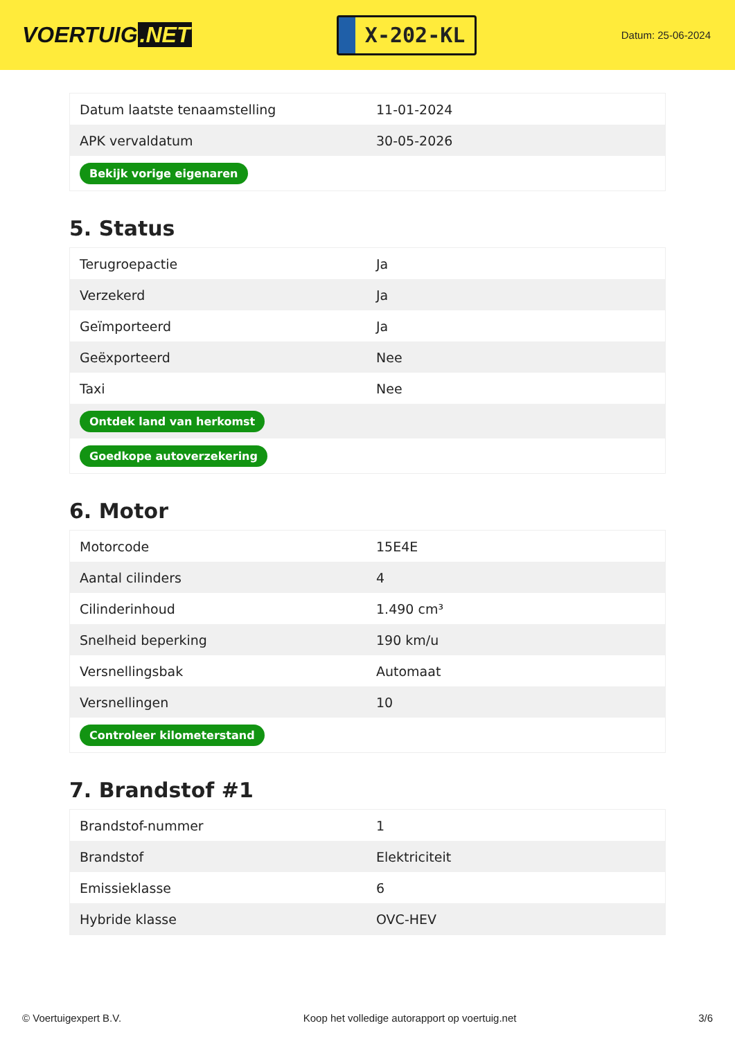VOERTUIG.NET
X-202-KL
Datum: 25-06-2024
| Datum laatste tenaamstelling | 11-01-2024 |
| APK vervaldatum | 30-05-2026 |
| Bekijk vorige eigenaren | |
5. Status
| Terugroepactie | Ja |
| Verzekerd | Ja |
| Geïmporteerd | Ja |
| Geëxporteerd | Nee |
| Taxi | Nee |
| Ontdek land van herkomst | |
| Goedkope autoverzekering | |
6. Motor
| Motorcode | 15E4E |
| Aantal cilinders | 4 |
| Cilinderinhoud | 1.490 cm³ |
| Snelheid beperking | 190 km/u |
| Versnellingsbak | Automaat |
| Versnellingen | 10 |
| Controleer kilometerstand | |
7. Brandstof #1
| Brandstof-nummer | 1 |
| Brandstof | Elektriciteit |
| Emissieklasse | 6 |
| Hybride klasse | OVC-HEV |
© Voertuigexpert B.V. Koop het volledige autorapport op voertuig.net 3/6